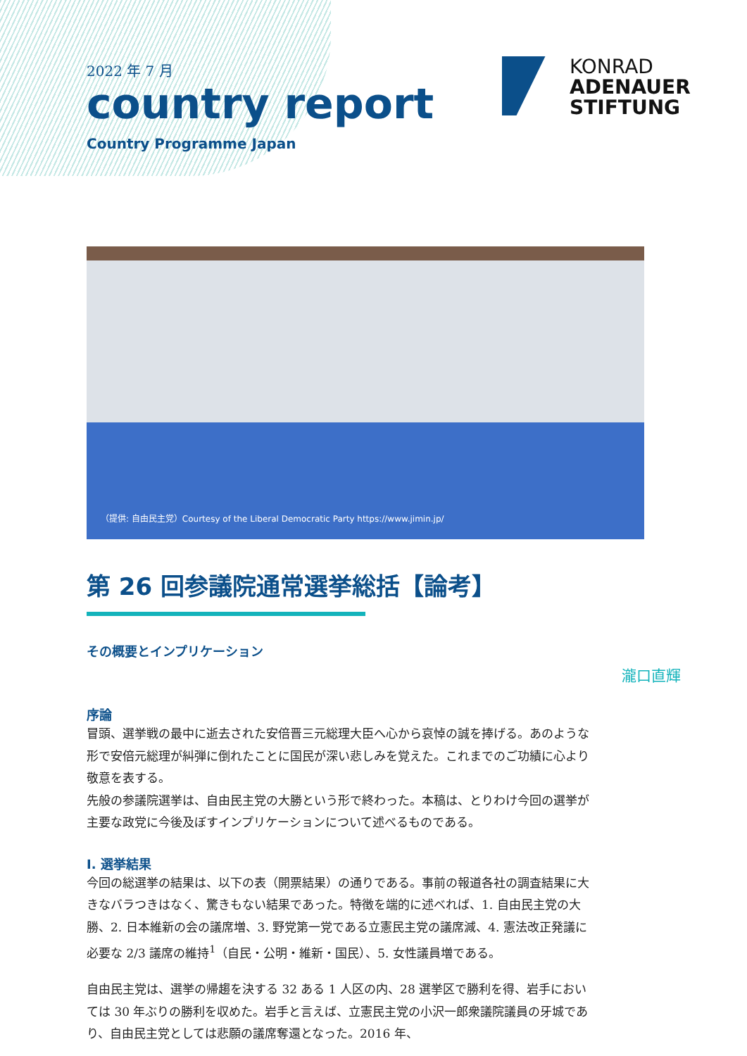2022 年 7 月
country report
Country Programme Japan
KONRAD
ADENAUER
STIFTUNG
（提供: 自由民主党）Courtesy of the Liberal Democratic Party https://www.jimin.jp/
第 26 回参議院通常選挙総括【論考】
その概要とインプリケーション
瀧口直輝
序論
冒頭、選挙戦の最中に逝去された安倍晋三元総理大臣へ心から哀悼の誠を捧げる。あのような形で安倍元総理が糾弾に倒れたことに国民が深い悲しみを覚えた。これまでのご功績に心より敬意を表する。
先般の参議院選挙は、自由民主党の大勝という形で終わった。本稿は、とりわけ今回の選挙が主要な政党に今後及ぼすインプリケーションについて述べるものである。
I. 選挙結果
今回の総選挙の結果は、以下の表（開票結果）の通りである。事前の報道各社の調査結果に大きなバラつきはなく、驚きもない結果であった。特徴を端的に述べれば、1. 自由民主党の大勝、2. 日本維新の会の議席増、3. 野党第一党である立憲民主党の議席減、4. 憲法改正発議に必要な 2/3 議席の維持<sup>1</sup>（自民・公明・維新・国民）、5. 女性議員増である。
自由民主党は、選挙の帰趨を決する 32 ある 1 人区の内、28 選挙区で勝利を得、岩手においては 30 年ぶりの勝利を収めた。岩手と言えば、立憲民主党の小沢一郎衆議院議員の牙城であり、自由民主党としては悲願の議席奪還となった。2016 年、